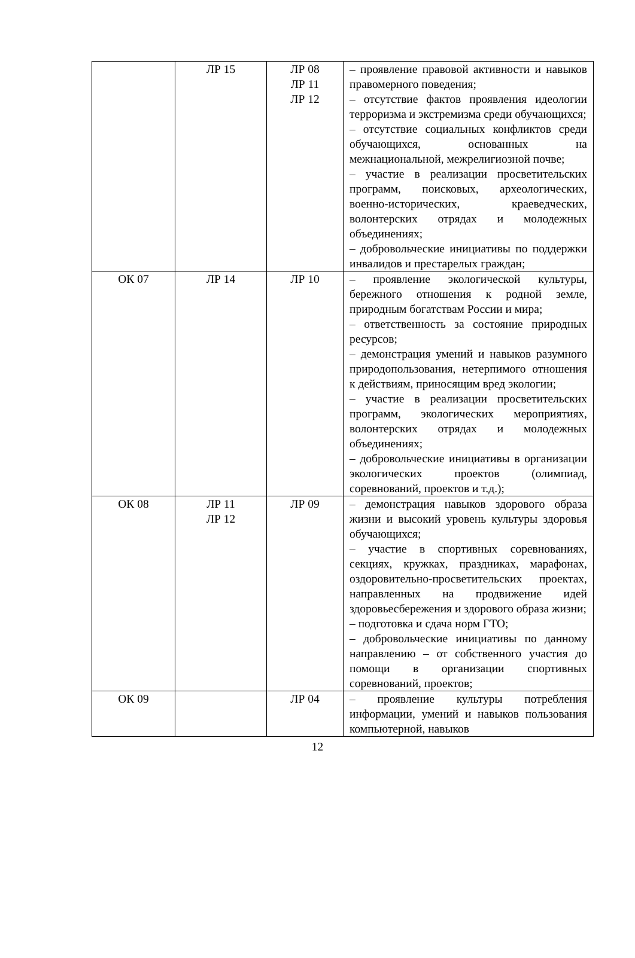| | ЛР 15 | ЛР 08 ЛР 11 ЛР 12 | – проявление правовой активности и навыков правомерного поведения; – отсутствие фактов проявления идеологии терроризма и экстремизма среди обучающихся; – отсутствие социальных конфликтов среди обучающихся, основанных на межнациональной, межрелигиозной почве; – участие в реализации просветительских программ, поисковых, археологических, военно-исторических, краеведческих, волонтерских отрядах и молодежных объединениях; – добровольческие инициативы по поддержки инвалидов и престарелых граждан; |
| ОК 07 | ЛР 14 | ЛР 10 | – проявление экологической культуры, бережного отношения к родной земле, природным богатствам России и мира; – ответственность за состояние природных ресурсов; – демонстрация умений и навыков разумного природопользования, нетерпимого отношения к действиям, приносящим вред экологии; – участие в реализации просветительских программ, экологических мероприятиях, волонтерских отрядах и молодежных объединениях; – добровольческие инициативы в организации экологических проектов (олимпиад, соревнований, проектов и т.д.); |
| ОК 08 | ЛР 11 ЛР 12 | ЛР 09 | – демонстрация навыков здорового образа жизни и высокий уровень культуры здоровья обучающихся; – участие в спортивных соревнованиях, секциях, кружках, праздниках, марафонах, оздоровительно-просветительских проектах, направленных на продвижение идей здоровьесбережения и здорового образа жизни; – подготовка и сдача норм ГТО; – добровольческие инициативы по данному направлению – от собственного участия до помощи в организации спортивных соревнований, проектов; |
| ОК 09 | | ЛР 04 | – проявление культуры потребления информации, умений и навыков пользования компьютерной, навыков |
12